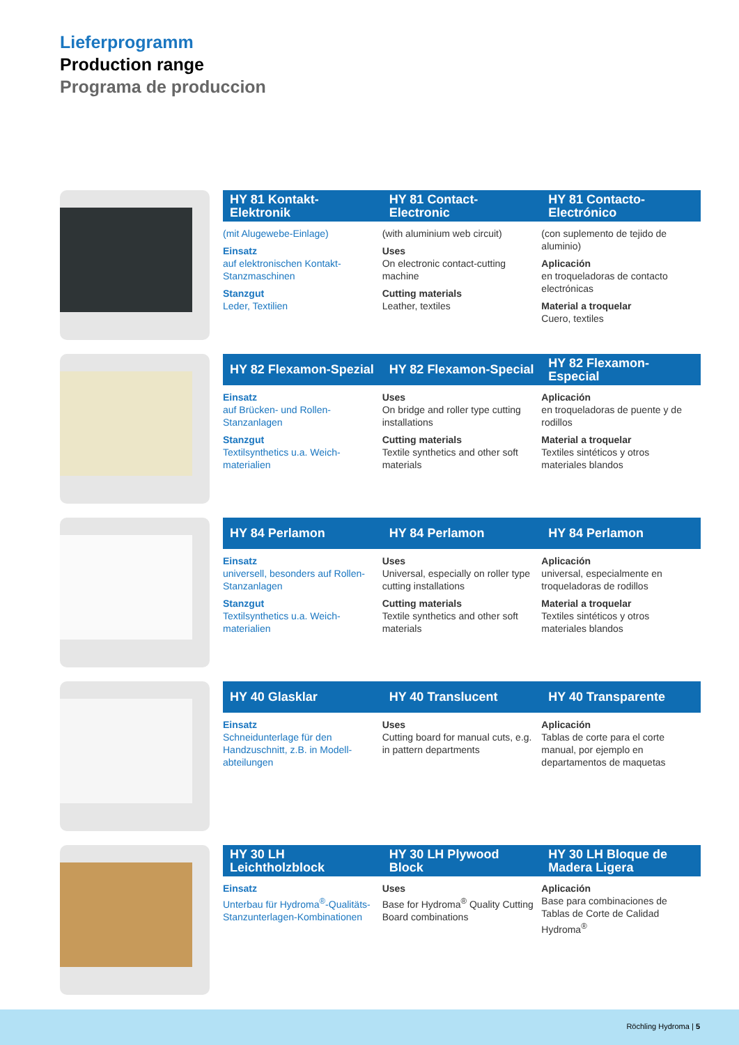Lieferprogramm
Production range
Programa de produccion
HY 81 Kontakt-Elektronik HY 81 Contact-Electronic HY 81 Contacto-Electrónico
(mit Alugewebe-Einlage)
Einsatz
auf elektronischen Kontakt-Stanzmaschinen
Stanzgut
Leder, Textilien
(with aluminium web circuit)
Uses
On electronic contact-cutting machine
Cutting materials
Leather, textiles
(con suplemento de tejido de aluminio)
Aplicación
en troqueladoras de contacto electrónicas
Material a troquelar
Cuero, textiles
HY 82 Flexamon-Spezial HY 82 Flexamon-Special HY 82 Flexamon-Especial
Einsatz
auf Brücken- und Rollen-Stanzanlagen
Stanzgut
Textilsynthetics u.a. Weich-materialien
Uses
On bridge and roller type cutting installations
Cutting materials
Textile synthetics and other soft materials
Aplicación
en troqueladoras de puente y de rodillos
Material a troquelar
Textiles sintéticos y otros materiales blandos
HY 84 Perlamon HY 84 Perlamon HY 84 Perlamon
Einsatz
universell, besonders auf Rollen-Stanzanlagen
Stanzgut
Textilsynthetics u.a. Weich-materialien
Uses
Universal, especially on roller type cutting installations
Cutting materials
Textile synthetics and other soft materials
Aplicación
universal, especialmente en troqueladoras de rodillos
Material a troquelar
Textiles sintéticos y otros materiales blandos
HY 40 Glasklar HY 40 Translucent HY 40 Transparente
Einsatz
Schneidunterlage für den Handzuschnitt, z.B. in Modell-abteilungen
Uses
Cutting board for manual cuts, e.g. in pattern departments
Aplicación
Tablas de corte para el corte manual, por ejemplo en departamentos de maquetas
HY 30 LH Leichtholzblock HY 30 LH Plywood Block HY 30 LH Bloque de Madera Ligera
Einsatz
Unterbau für Hydroma<sup>®</sup>-Qualitäts-Stanzunterlagen-Kombinationen
Uses
Base for Hydroma<sup>®</sup> Quality Cutting Board combinations
Aplicación
Base para combinaciones de Tablas de Corte de Calidad Hydroma<sup>®</sup>
Röchling Hydroma | 5